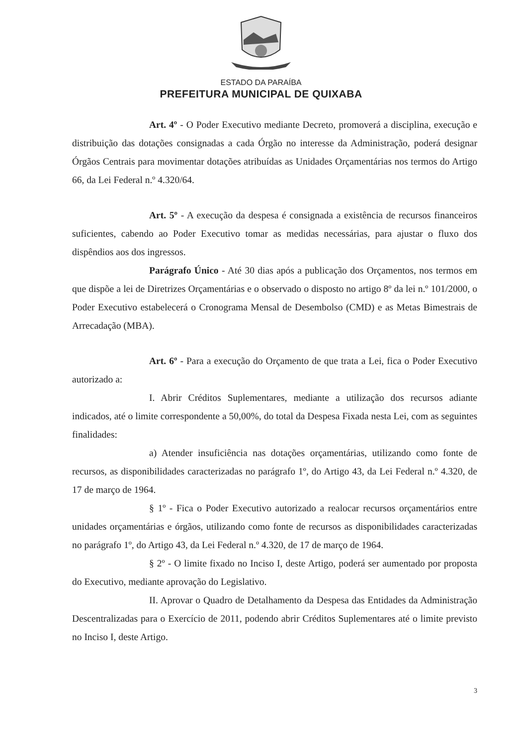ESTADO DA PARAÍBA
PREFEITURA MUNICIPAL DE QUIXABA
Art. 4º - O Poder Executivo mediante Decreto, promoverá a disciplina, execução e distribuição das dotações consignadas a cada Órgão no interesse da Administração, poderá designar Órgãos Centrais para movimentar dotações atribuídas as Unidades Orçamentárias nos termos do Artigo 66, da Lei Federal n.º 4.320/64.
Art. 5º - A execução da despesa é consignada a existência de recursos financeiros suficientes, cabendo ao Poder Executivo tomar as medidas necessárias, para ajustar o fluxo dos dispêndios aos dos ingressos.
Parágrafo Único - Até 30 dias após a publicação dos Orçamentos, nos termos em que dispõe a lei de Diretrizes Orçamentárias e o observado o disposto no artigo 8º da lei n.º 101/2000, o Poder Executivo estabelecerá o Cronograma Mensal de Desembolso (CMD) e as Metas Bimestrais de Arrecadação (MBA).
Art. 6º - Para a execução do Orçamento de que trata a Lei, fica o Poder Executivo autorizado a:
I. Abrir Créditos Suplementares, mediante a utilização dos recursos adiante indicados, até o limite correspondente a 50,00%, do total da Despesa Fixada nesta Lei, com as seguintes finalidades:
a) Atender insuficiência nas dotações orçamentárias, utilizando como fonte de recursos, as disponibilidades caracterizadas no parágrafo 1º, do Artigo 43, da Lei Federal n.º 4.320, de 17 de março de 1964.
§ 1º - Fica o Poder Executivo autorizado a realocar recursos orçamentários entre unidades orçamentárias e órgãos, utilizando como fonte de recursos as disponibilidades caracterizadas no parágrafo 1º, do Artigo 43, da Lei Federal n.º 4.320, de 17 de março de 1964.
§ 2º - O limite fixado no Inciso I, deste Artigo, poderá ser aumentado por proposta do Executivo, mediante aprovação do Legislativo.
II. Aprovar o Quadro de Detalhamento da Despesa das Entidades da Administração Descentralizadas para o Exercício de 2011, podendo abrir Créditos Suplementares até o limite previsto no Inciso I, deste Artigo.
3